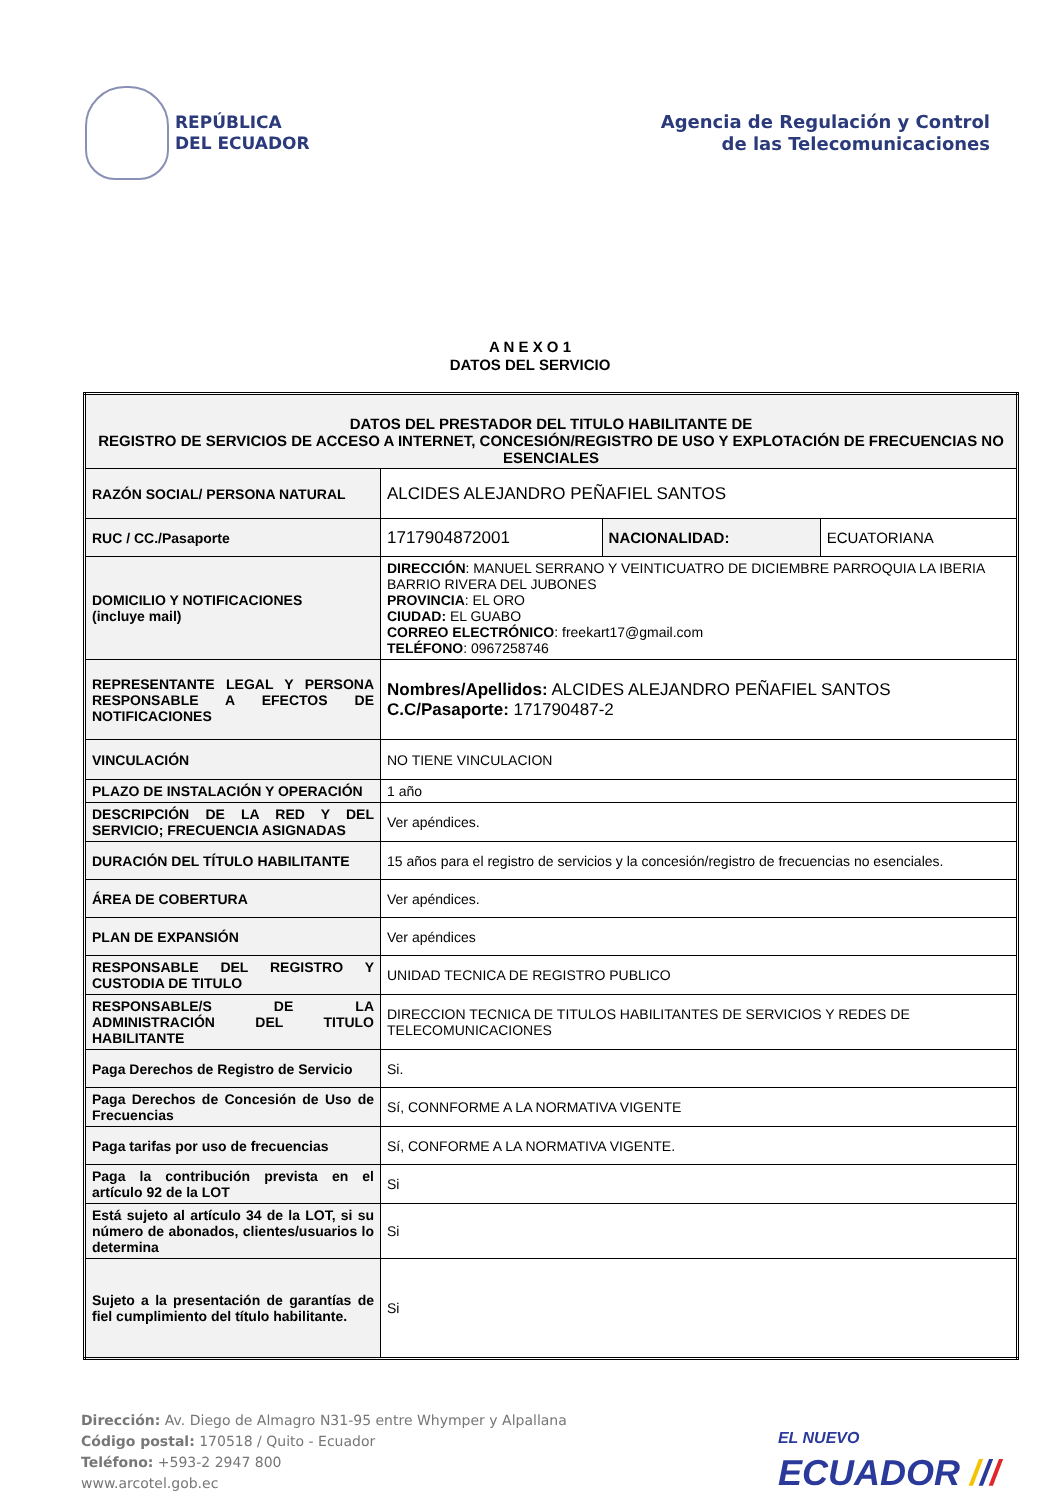REPÚBLICA
DEL ECUADOR
Agencia de Regulación y Control
de las Telecomunicaciones
A N E X O 1
DATOS DEL SERVICIO
| DATOS DEL PRESTADOR DEL TITULO HABILITANTE DE REGISTRO DE SERVICIOS DE ACCESO A INTERNET, CONCESIÓN/REGISTRO DE USO Y EXPLOTACIÓN DE FRECUENCIAS NO ESENCIALES | | | |
| RAZÓN SOCIAL/ PERSONA NATURAL | ALCIDES ALEJANDRO PEÑAFIEL SANTOS | | |
| RUC / CC./Pasaporte | 1717904872001 | NACIONALIDAD: | ECUATORIANA |
| DOMICILIO Y NOTIFICACIONES (incluye mail) | DIRECCIÓN : MANUEL SERRANO Y VEINTICUATRO DE DICIEMBRE PARROQUIA LA IBERIA BARRIO RIVERA DEL JUBONES PROVINCIA : EL ORO CIUDAD: EL GUABO CORREO ELECTRÓNICO : freekart17@gmail.com TELÉFONO : 0967258746 | | |
| REPRESENTANTE LEGAL Y PERSONA RESPONSABLE A EFECTOS DE NOTIFICACIONES | Nombres/Apellidos: ALCIDES ALEJANDRO PEÑAFIEL SANTOS C.C/Pasaporte: 171790487-2 | | |
| VINCULACIÓN | NO TIENE VINCULACION | | |
| PLAZO DE INSTALACIÓN Y OPERACIÓN | 1 año | | |
| DESCRIPCIÓN DE LA RED Y DEL SERVICIO; FRECUENCIA ASIGNADAS | Ver apéndices. | | |
| DURACIÓN DEL TÍTULO HABILITANTE | 15 años para el registro de servicios y la concesión/registro de frecuencias no esenciales. | | |
| ÁREA DE COBERTURA | Ver apéndices. | | |
| PLAN DE EXPANSIÓN | Ver apéndices | | |
| RESPONSABLE DEL REGISTRO Y CUSTODIA DE TITULO | UNIDAD TECNICA DE REGISTRO PUBLICO | | |
| RESPONSABLE/S DE LA ADMINISTRACIÓN DEL TITULO HABILITANTE | DIRECCION TECNICA DE TITULOS HABILITANTES DE SERVICIOS Y REDES DE TELECOMUNICACIONES | | |
| Paga Derechos de Registro de Servicio | Si. | | |
| Paga Derechos de Concesión de Uso de Frecuencias | Sí, CONNFORME A LA NORMATIVA VIGENTE | | |
| Paga tarifas por uso de frecuencias | Sí, CONFORME A LA NORMATIVA VIGENTE. | | |
| Paga la contribución prevista en el artículo 92 de la LOT | Si | | |
| Está sujeto al artículo 34 de la LOT, si su número de abonados, clientes/usuarios lo determina | Si | | |
| Sujeto a la presentación de garantías de fiel cumplimiento del título habilitante. | Si | | |
Dirección: Av. Diego de Almagro N31-95 entre Whymper y Alpallana
Código postal: 170518 / Quito - Ecuador
Teléfono: +593-2 2947 800
www.arcotel.gob.ec
EL NUEVO
ECUADOR ///